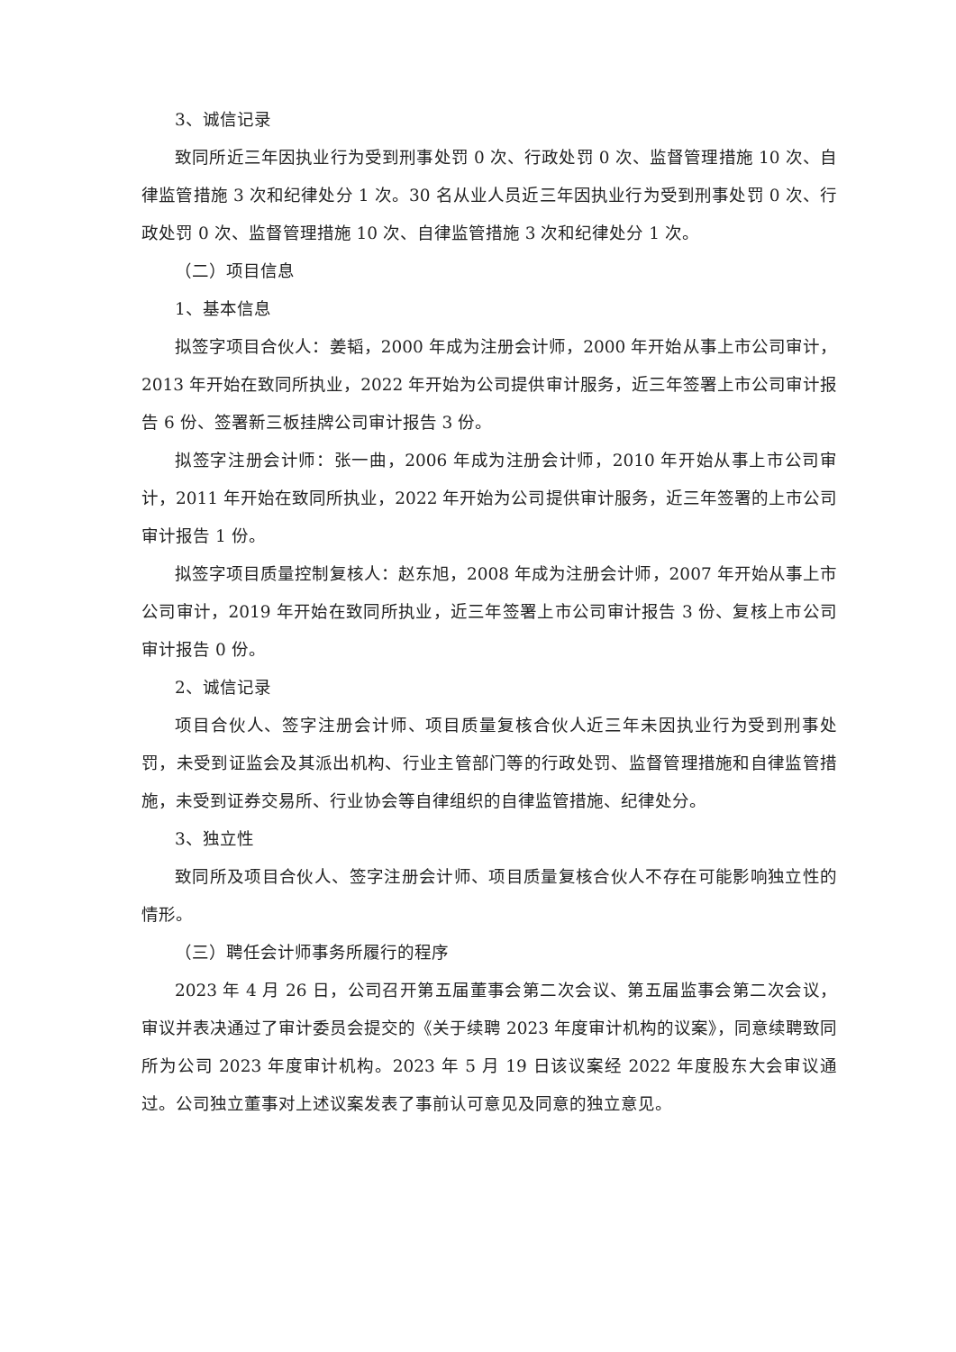3、诚信记录
致同所近三年因执业行为受到刑事处罚 0 次、行政处罚 0 次、监督管理措施 10 次、自律监管措施 3 次和纪律处分 1 次。30 名从业人员近三年因执业行为受到刑事处罚 0 次、行政处罚 0 次、监督管理措施 10 次、自律监管措施 3 次和纪律处分 1 次。
（二）项目信息
1、基本信息
拟签字项目合伙人：姜韬，2000 年成为注册会计师，2000 年开始从事上市公司审计，2013 年开始在致同所执业，2022 年开始为公司提供审计服务，近三年签署上市公司审计报告 6 份、签署新三板挂牌公司审计报告 3 份。
拟签字注册会计师：张一曲，2006 年成为注册会计师，2010 年开始从事上市公司审计，2011 年开始在致同所执业，2022 年开始为公司提供审计服务，近三年签署的上市公司审计报告 1 份。
拟签字项目质量控制复核人：赵东旭，2008 年成为注册会计师，2007 年开始从事上市公司审计，2019 年开始在致同所执业，近三年签署上市公司审计报告 3 份、复核上市公司审计报告 0 份。
2、诚信记录
项目合伙人、签字注册会计师、项目质量复核合伙人近三年未因执业行为受到刑事处罚，未受到证监会及其派出机构、行业主管部门等的行政处罚、监督管理措施和自律监管措施，未受到证券交易所、行业协会等自律组织的自律监管措施、纪律处分。
3、独立性
致同所及项目合伙人、签字注册会计师、项目质量复核合伙人不存在可能影响独立性的情形。
（三）聘任会计师事务所履行的程序
2023 年 4 月 26 日，公司召开第五届董事会第二次会议、第五届监事会第二次会议，审议并表决通过了审计委员会提交的《关于续聘 2023 年度审计机构的议案》，同意续聘致同所为公司 2023 年度审计机构。2023 年 5 月 19 日该议案经 2022 年度股东大会审议通过。公司独立董事对上述议案发表了事前认可意见及同意的独立意见。